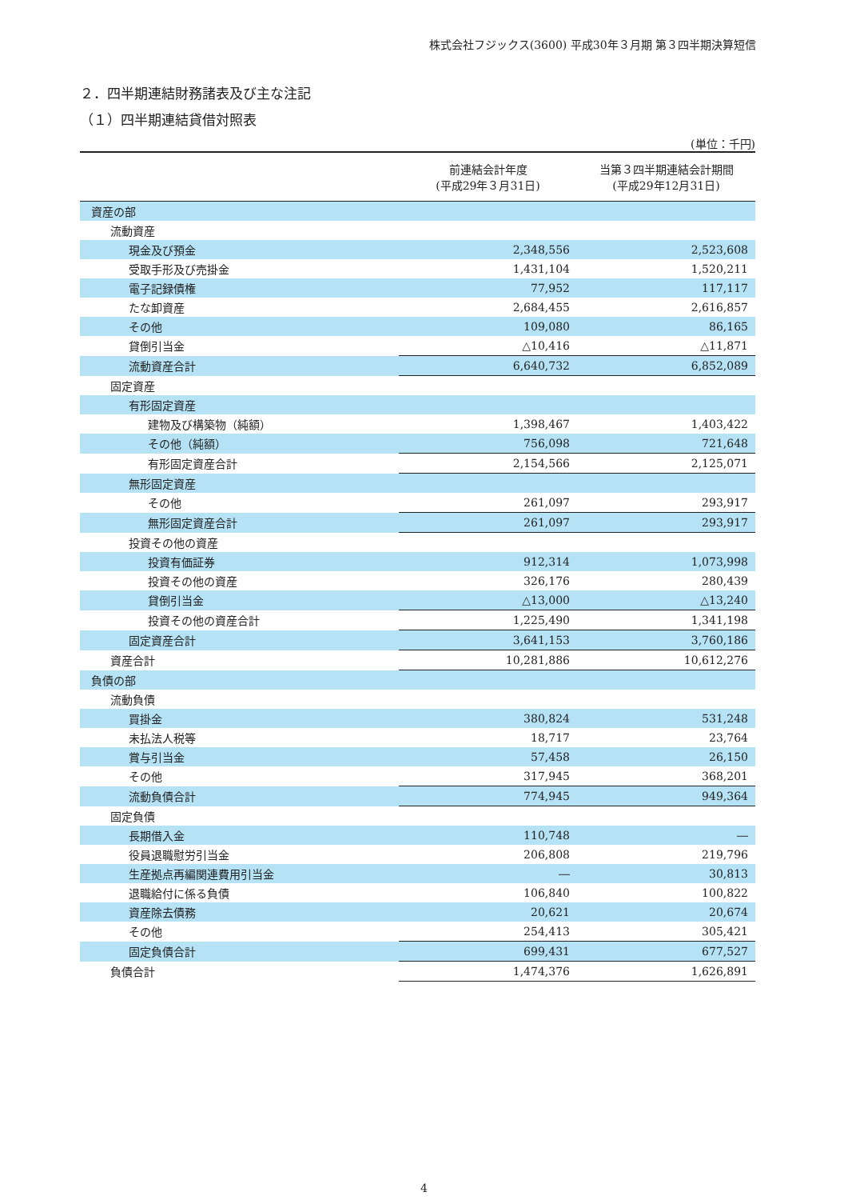株式会社フジックス(3600) 平成30年３月期 第３四半期決算短信
２．四半期連結財務諸表及び主な注記
（１）四半期連結貸借対照表
(単位：千円)
| | 前連結会計年度 (平成29年３月31日) | 当第３四半期連結会計期間 (平成29年12月31日) |
| --- | --- | --- |
| 資産の部 | | |
| 流動資産 | | |
| 現金及び預金 | 2,348,556 | 2,523,608 |
| 受取手形及び売掛金 | 1,431,104 | 1,520,211 |
| 電子記録債権 | 77,952 | 117,117 |
| たな卸資産 | 2,684,455 | 2,616,857 |
| その他 | 109,080 | 86,165 |
| 貸倒引当金 | △10,416 | △11,871 |
| 流動資産合計 | 6,640,732 | 6,852,089 |
| 固定資産 | | |
| 有形固定資産 | | |
| 建物及び構築物（純額） | 1,398,467 | 1,403,422 |
| その他（純額） | 756,098 | 721,648 |
| 有形固定資産合計 | 2,154,566 | 2,125,071 |
| 無形固定資産 | | |
| その他 | 261,097 | 293,917 |
| 無形固定資産合計 | 261,097 | 293,917 |
| 投資その他の資産 | | |
| 投資有価証券 | 912,314 | 1,073,998 |
| 投資その他の資産 | 326,176 | 280,439 |
| 貸倒引当金 | △13,000 | △13,240 |
| 投資その他の資産合計 | 1,225,490 | 1,341,198 |
| 固定資産合計 | 3,641,153 | 3,760,186 |
| 資産合計 | 10,281,886 | 10,612,276 |
| 負債の部 | | |
| 流動負債 | | |
| 買掛金 | 380,824 | 531,248 |
| 未払法人税等 | 18,717 | 23,764 |
| 賞与引当金 | 57,458 | 26,150 |
| その他 | 317,945 | 368,201 |
| 流動負債合計 | 774,945 | 949,364 |
| 固定負債 | | |
| 長期借入金 | 110,748 | ― |
| 役員退職慰労引当金 | 206,808 | 219,796 |
| 生産拠点再編関連費用引当金 | ― | 30,813 |
| 退職給付に係る負債 | 106,840 | 100,822 |
| 資産除去債務 | 20,621 | 20,674 |
| その他 | 254,413 | 305,421 |
| 固定負債合計 | 699,431 | 677,527 |
| 負債合計 | 1,474,376 | 1,626,891 |
4